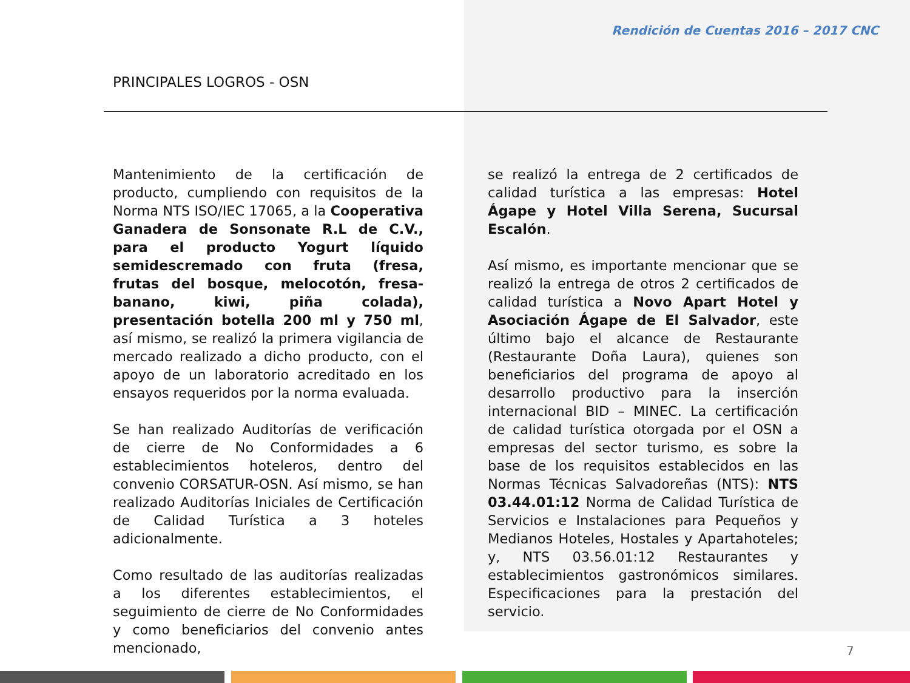Rendición de Cuentas 2016 – 2017 CNC
PRINCIPALES LOGROS - OSN
Mantenimiento de la certificación de producto, cumpliendo con requisitos de la Norma NTS ISO/IEC 17065, a la Cooperativa Ganadera de Sonsonate R.L de C.V., para el producto Yogurt líquido semidescremado con fruta (fresa, frutas del bosque, melocotón, fresa-banano, kiwi, piña colada), presentación botella 200 ml y 750 ml, así mismo, se realizó la primera vigilancia de mercado realizado a dicho producto, con el apoyo de un laboratorio acreditado en los ensayos requeridos por la norma evaluada.
Se han realizado Auditorías de verificación de cierre de No Conformidades a 6 establecimientos hoteleros, dentro del convenio CORSATUR-OSN. Así mismo, se han realizado Auditorías Iniciales de Certificación de Calidad Turística a 3 hoteles adicionalmente.
Como resultado de las auditorías realizadas a los diferentes establecimientos, el seguimiento de cierre de No Conformidades y como beneficiarios del convenio antes mencionado,
se realizó la entrega de 2 certificados de calidad turística a las empresas: Hotel Ágape y Hotel Villa Serena, Sucursal Escalón.
Así mismo, es importante mencionar que se realizó la entrega de otros 2 certificados de calidad turística a Novo Apart Hotel y Asociación Ágape de El Salvador, este último bajo el alcance de Restaurante (Restaurante Doña Laura), quienes son beneficiarios del programa de apoyo al desarrollo productivo para la inserción internacional BID – MINEC. La certificación de calidad turística otorgada por el OSN a empresas del sector turismo, es sobre la base de los requisitos establecidos en las Normas Técnicas Salvadoreñas (NTS): NTS 03.44.01:12 Norma de Calidad Turística de Servicios e Instalaciones para Pequeños y Medianos Hoteles, Hostales y Apartahoteles; y, NTS 03.56.01:12 Restaurantes y establecimientos gastronómicos similares. Especificaciones para la prestación del servicio.
7